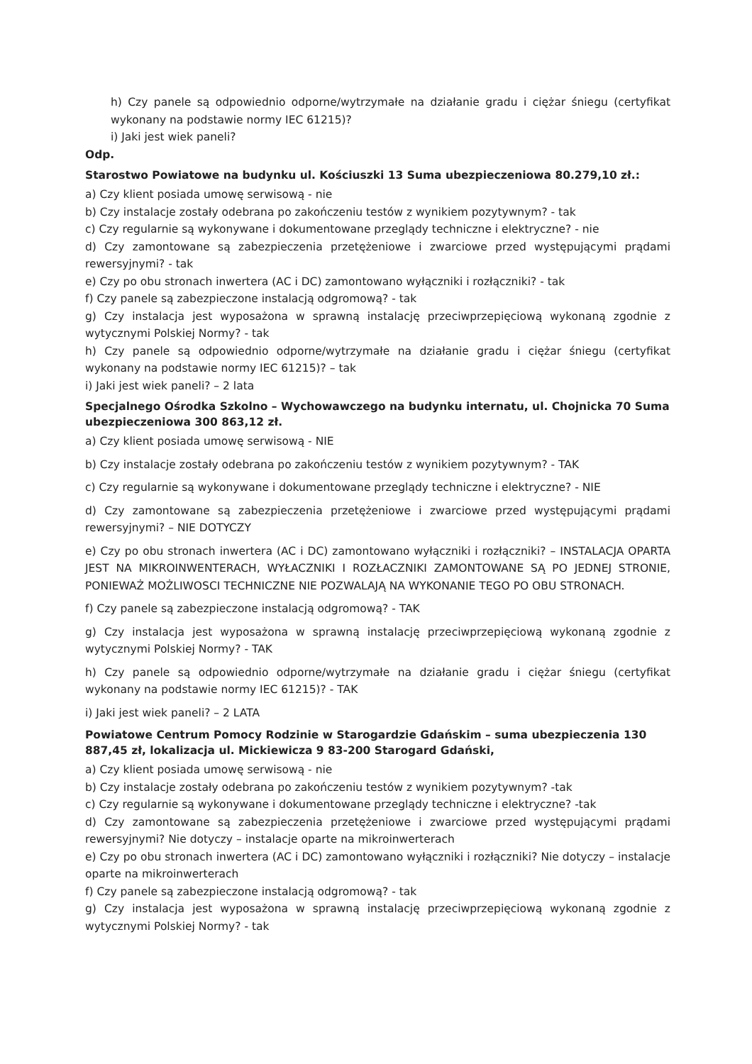h) Czy panele są odpowiednio odporne/wytrzymałe na działanie gradu i ciężar śniegu (certyfikat wykonany na podstawie normy IEC 61215)?
i) Jaki jest wiek paneli?
Odp.
Starostwo Powiatowe na budynku ul. Kościuszki 13 Suma ubezpieczeniowa 80.279,10 zł.:
a) Czy klient posiada umowę serwisową - nie
b) Czy instalacje zostały odebrana po zakończeniu testów z wynikiem pozytywnym? - tak
c) Czy regularnie są wykonywane i dokumentowane przeglądy techniczne i elektryczne? - nie
d) Czy zamontowane są zabezpieczenia przetężeniowe i zwarciowe przed występującymi prądami rewersyjnymi? - tak
e) Czy po obu stronach inwertera (AC i DC) zamontowano wyłączniki i rozłączniki? - tak
f) Czy panele są zabezpieczone instalacją odgromową? - tak
g) Czy instalacja jest wyposażona w sprawną instalację przeciwprzepięciową wykonaną zgodnie z wytycznymi Polskiej Normy? - tak
h) Czy panele są odpowiednio odporne/wytrzymałe na działanie gradu i ciężar śniegu (certyfikat wykonany na podstawie normy IEC 61215)? – tak
i) Jaki jest wiek paneli? – 2 lata
Specjalnego Ośrodka Szkolno – Wychowawczego na budynku internatu, ul. Chojnicka 70 Suma ubezpieczeniowa 300 863,12 zł.
a) Czy klient posiada umowę serwisową - NIE
b) Czy instalacje zostały odebrana po zakończeniu testów z wynikiem pozytywnym? - TAK
c) Czy regularnie są wykonywane i dokumentowane przeglądy techniczne i elektryczne? - NIE
d) Czy zamontowane są zabezpieczenia przetężeniowe i zwarciowe przed występującymi prądami rewersyjnymi? – NIE DOTYCZY
e) Czy po obu stronach inwertera (AC i DC) zamontowano wyłączniki i rozłączniki? – INSTALACJA OPARTA JEST NA MIKROINWENTERACH, WYŁACZNIKI I ROZŁACZNIKI ZAMONTOWANE SĄ PO JEDNEJ STRONIE, PONIEWAŻ MOŻLIWOSCI TECHNICZNE NIE POZWALAJĄ NA WYKONANIE TEGO PO OBU STRONACH.
f) Czy panele są zabezpieczone instalacją odgromową? - TAK
g) Czy instalacja jest wyposażona w sprawną instalację przeciwprzepięciową wykonaną zgodnie z wytycznymi Polskiej Normy? - TAK
h) Czy panele są odpowiednio odporne/wytrzymałe na działanie gradu i ciężar śniegu (certyfikat wykonany na podstawie normy IEC 61215)? - TAK
i) Jaki jest wiek paneli? – 2 LATA
Powiatowe Centrum Pomocy Rodzinie w Starogardzie Gdańskim – suma ubezpieczenia 130 887,45 zł, lokalizacja ul. Mickiewicza 9 83-200 Starogard Gdański,
a) Czy klient posiada umowę serwisową - nie
b) Czy instalacje zostały odebrana po zakończeniu testów z wynikiem pozytywnym? -tak
c) Czy regularnie są wykonywane i dokumentowane przeglądy techniczne i elektryczne? -tak
d) Czy zamontowane są zabezpieczenia przetężeniowe i zwarciowe przed występującymi prądami rewersyjnymi? Nie dotyczy – instalacje oparte na mikroinwerterach
e) Czy po obu stronach inwertera (AC i DC) zamontowano wyłączniki i rozłączniki? Nie dotyczy – instalacje oparte na mikroinwerterach
f) Czy panele są zabezpieczone instalacją odgromową? - tak
g) Czy instalacja jest wyposażona w sprawną instalację przeciwprzepięciową wykonaną zgodnie z wytycznymi Polskiej Normy? - tak